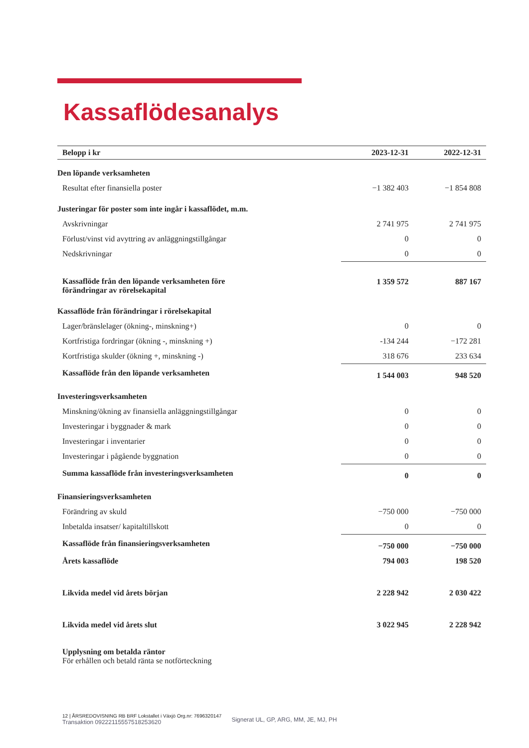Kassaflödesanalys
| Belopp i kr | 2023-12-31 | 2022-12-31 |
| --- | --- | --- |
| Den löpande verksamheten | | |
| Resultat efter finansiella poster | −1 382 403 | −1 854 808 |
| Justeringar för poster som inte ingår i kassaflödet, m.m. | | |
| Avskrivningar | 2 741 975 | 2 741 975 |
| Förlust/vinst vid avyttring av anläggningstillgångar | 0 | 0 |
| Nedskrivningar | 0 | 0 |
| Kassaflöde från den löpande verksamheten före förändringar av rörelsekapital | 1 359 572 | 887 167 |
| Kassaflöde från förändringar i rörelsekapital | | |
| Lager/bränslelager (ökning-, minskning+) | 0 | 0 |
| Kortfristiga fordringar (ökning -, minskning +) | -134 244 | −172 281 |
| Kortfristiga skulder (ökning +, minskning -) | 318 676 | 233 634 |
| Kassaflöde från den löpande verksamheten | 1 544 003 | 948 520 |
| Investeringsverksamheten | | |
| Minskning/ökning av finansiella anläggningstillgångar | 0 | 0 |
| Investeringar i byggnader & mark | 0 | 0 |
| Investeringar i inventarier | 0 | 0 |
| Investeringar i pågående byggnation | 0 | 0 |
| Summa kassaflöde från investeringsverksamheten | 0 | 0 |
| Finansieringsverksamheten | | |
| Förändring av skuld | −750 000 | −750 000 |
| Inbetalda insatser/ kapitaltillskott | 0 | 0 |
| Kassaflöde från finansieringsverksamheten | −750 000 | −750 000 |
| Årets kassaflöde | 794 003 | 198 520 |
| Likvida medel vid årets början | 2 228 942 | 2 030 422 |
| Likvida medel vid årets slut | 3 022 945 | 2 228 942 |
Upplysning om betalda räntor
För erhållen och betald ränta se notförteckning
12 | ÅRSREDOVISNING RB BRF Lokstallet i Växjö Org.nr: 7696320147
Transaktion 09222115557518253620 Signerat UL, GP, ARG, MM, JE, MJ, PH